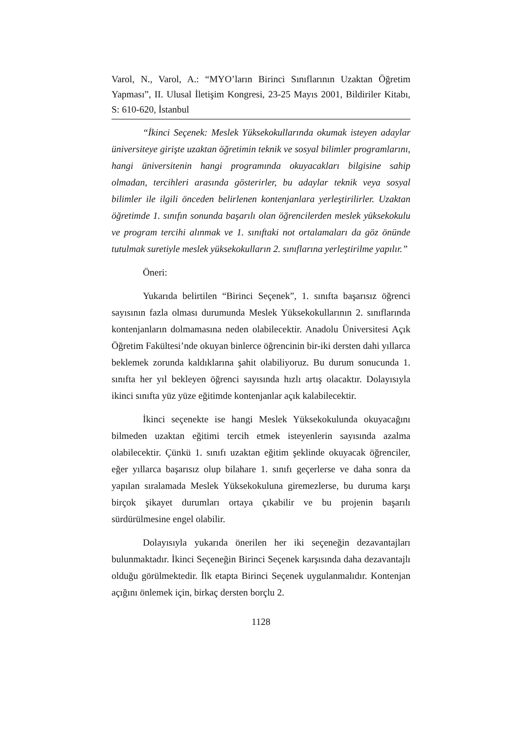Varol, N., Varol, A.: “MYO’ların Birinci Sınıflarının Uzaktan Öğretim Yapması”, II. Ulusal İletişim Kongresi, 23-25 Mayıs 2001, Bildiriler Kitabı, S: 610-620, İstanbul
“İkinci Seçenek: Meslek Yüksekokullarında okumak isteyen adaylar üniversiteye girişte uzaktan öğretimin teknik ve sosyal bilimler programlarını, hangi üniversitenin hangi programında okuyacakları bilgisine sahip olmadan, tercihleri arasında gösterirler, bu adaylar teknik veya sosyal bilimler ile ilgili önceden belirlenen kontenjanlara yerleştirilirler. Uzaktan öğretimde 1. sınıfın sonunda başarılı olan öğrencilerden meslek yüksekokulu ve program tercihi alınmak ve 1. sınıftaki not ortalamaları da göz önünde tutulmak suretiyle meslek yüksekokulların 2. sınıflarına yerleştirilme yapılır.”
Öneri:
Yukarıda belirtilen “Birinci Seçenek”, 1. sınıfta başarısız öğrenci sayısının fazla olması durumunda Meslek Yüksekokullarının 2. sınıflarında kontenjanların dolmamasına neden olabilecektir. Anadolu Üniversitesi Açık Öğretim Fakültesi’nde okuyan binlerce öğrencinin bir-iki dersten dahi yıllarca beklemek zorunda kaldıklarına şahit olabiliyoruz. Bu durum sonucunda 1. sınıfta her yıl bekleyen öğrenci sayısında hızlı artış olacaktır. Dolayısıyla ikinci sınıfta yüz yüze eğitimde kontenjanlar açık kalabilecektir.
İkinci seçenekte ise hangi Meslek Yüksekokulunda okuyacağını bilmeden uzaktan eğitimi tercih etmek isteyenlerin sayısında azalma olabilecektir. Çünkü 1. sınıfı uzaktan eğitim şeklinde okuyacak öğrenciler, eğer yıllarca başarısız olup bilahare 1. sınıfı geçerlerse ve daha sonra da yapılan sıralamada Meslek Yüksekokuluna giremezlerse, bu duruma karşı birçok şikayet durumları ortaya çıkabilir ve bu projenin başarılı sürdürülmesine engel olabilir.
Dolayısıyla yukarıda önerilen her iki seçeneğin dezavantajları bulunmaktadır. İkinci Seçeneğin Birinci Seçenek karşısında daha dezavantajlı olduğu görülmektedir. İlk etapta Birinci Seçenek uygulanmalıdır. Kontenjan açığını önlemek için, birkaç dersten borçlu 2.
1128